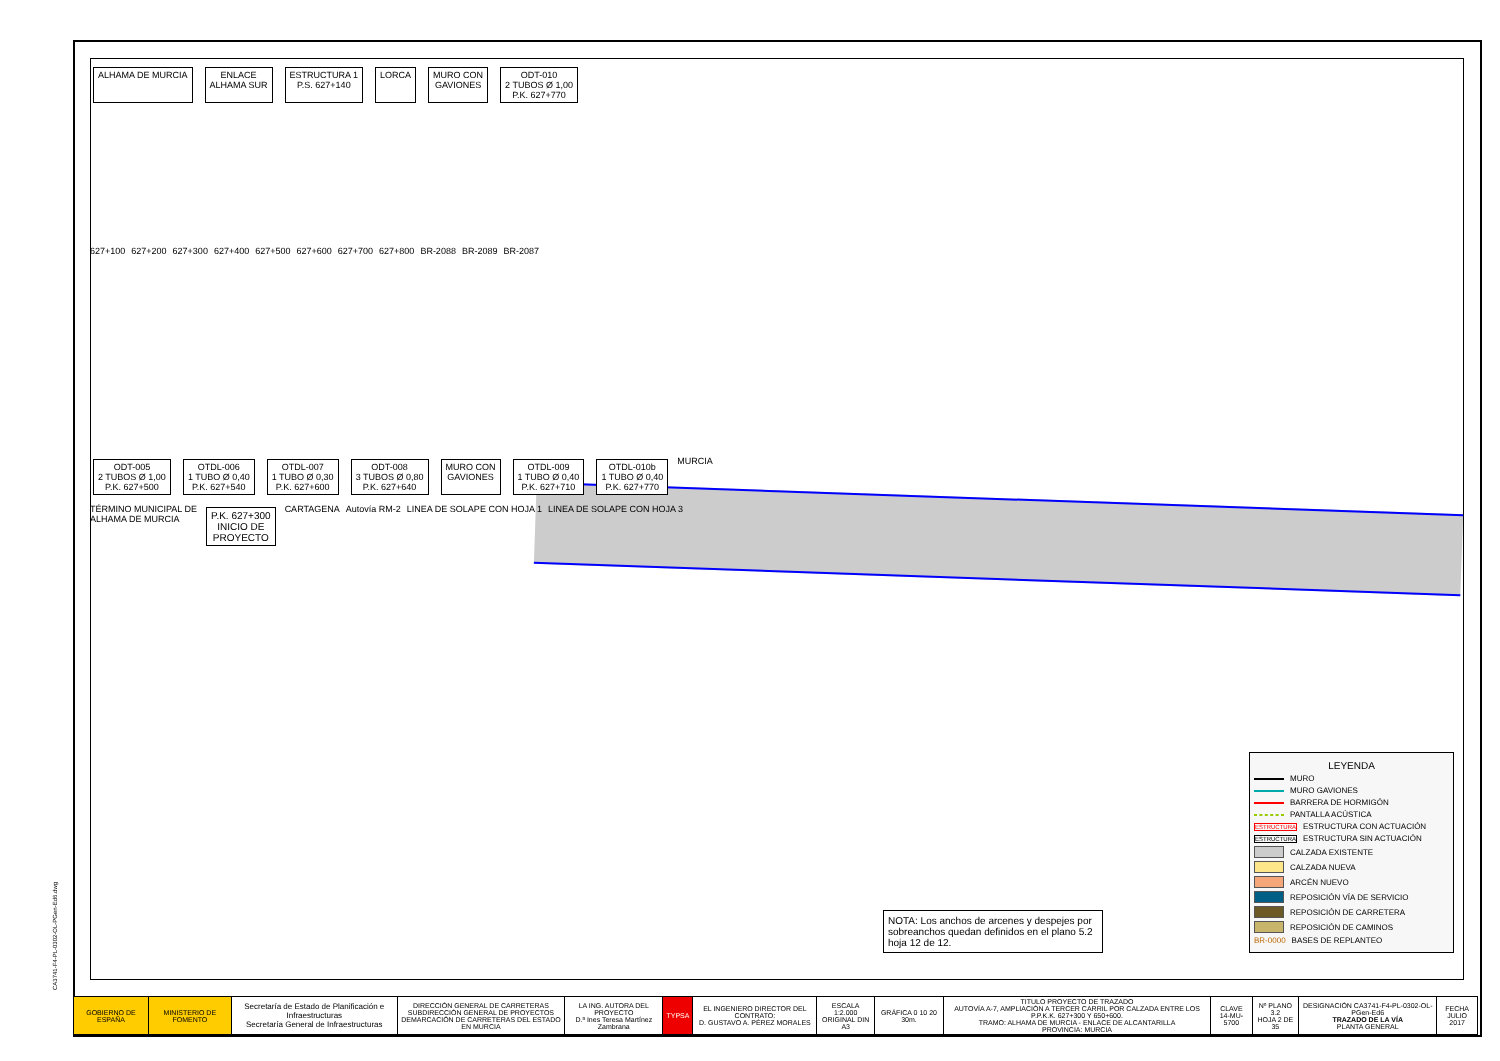ALHAMA DE MURCIA ENLACE
ALHAMA SUR ESTRUCTURA 1
P.S. 627+140 LORCA MURO CON
GAVIONES ODT-010
2 TUBOS Ø 1,00
P.K. 627+770
627+100 627+200 627+300 627+400 627+500 627+600 627+700 627+800 BR-2088 BR-2089 BR-2087
ODT-005
2 TUBOS Ø 1,00
P.K. 627+500 OTDL-006
1 TUBO Ø 0,40
P.K. 627+540 OTDL-007
1 TUBO Ø 0,30
P.K. 627+600 ODT-008
3 TUBOS Ø 0,80
P.K. 627+640 MURO CON
GAVIONES OTDL-009
1 TUBO Ø 0,40
P.K. 627+710 OTDL-010b
1 TUBO Ø 0,40
P.K. 627+770 MURCIA
TÉRMINO MUNICIPAL DE
ALHAMA DE MURCIA P.K. 627+300
INICIO DE
PROYECTO CARTAGENA Autovía RM-2 LINEA DE SOLAPE CON HOJA 1 LINEA DE SOLAPE CON HOJA 3
NOTA: Los anchos de arcenes y despejes por sobreanchos quedan definidos en el plano 5.2 hoja 12 de 12.
LEYENDA
MURO
MURO GAVIONES
BARRERA DE HORMIGÓN
PANTALLA ACÚSTICA
ESTRUCTURA ESTRUCTURA CON ACTUACIÓN
ESTRUCTURA ESTRUCTURA SIN ACTUACIÓN
CALZADA EXISTENTE
CALZADA NUEVA
ARCÉN NUEVO
REPOSICIÓN VÍA DE SERVICIO
REPOSICIÓN DE CARRETERA
REPOSICIÓN DE CAMINOS
BR-0000 BASES DE REPLANTEO
CA3741-F4-PL-0302-OL-PGen-Ed6.dwg
| GOBIERNO DE ESPAÑA | MINISTERIO DE FOMENTO | Secretaría de Estado de Planificación e Infraestructuras Secretaría General de Infraestructuras | DIRECCIÓN GENERAL DE CARRETERAS SUBDIRECCIÓN GENERAL DE PROYECTOS DEMARCACIÓN DE CARRETERAS DEL ESTADO EN MURCIA | LA ING. AUTORA DEL PROYECTO D.ª Ines Teresa Martínez Zambrana | TYPSA | EL INGENIERO DIRECTOR DEL CONTRATO: D. GUSTAVO A. PÉREZ MORALES | ESCALA 1:2.000 ORIGINAL DIN A3 | GRÁFICA 0 10 20 30m. | TITULO PROYECTO DE TRAZADO AUTOVÍA A-7, AMPLIACIÓN A TERCER CARRIL POR CALZADA ENTRE LOS P.P.K.K. 627+300 Y 650+600. TRAMO: ALHAMA DE MURCIA - ENLACE DE ALCANTARILLA PROVINCIA: MURCIA | CLAVE 14-MU-5700 | Nº PLANO 3.2 HOJA 2 DE 35 | DESIGNACIÓN CA3741-F4-PL-0302-OL-PGen-Ed6 TRAZADO DE LA VÍA PLANTA GENERAL | FECHA JULIO 2017 |